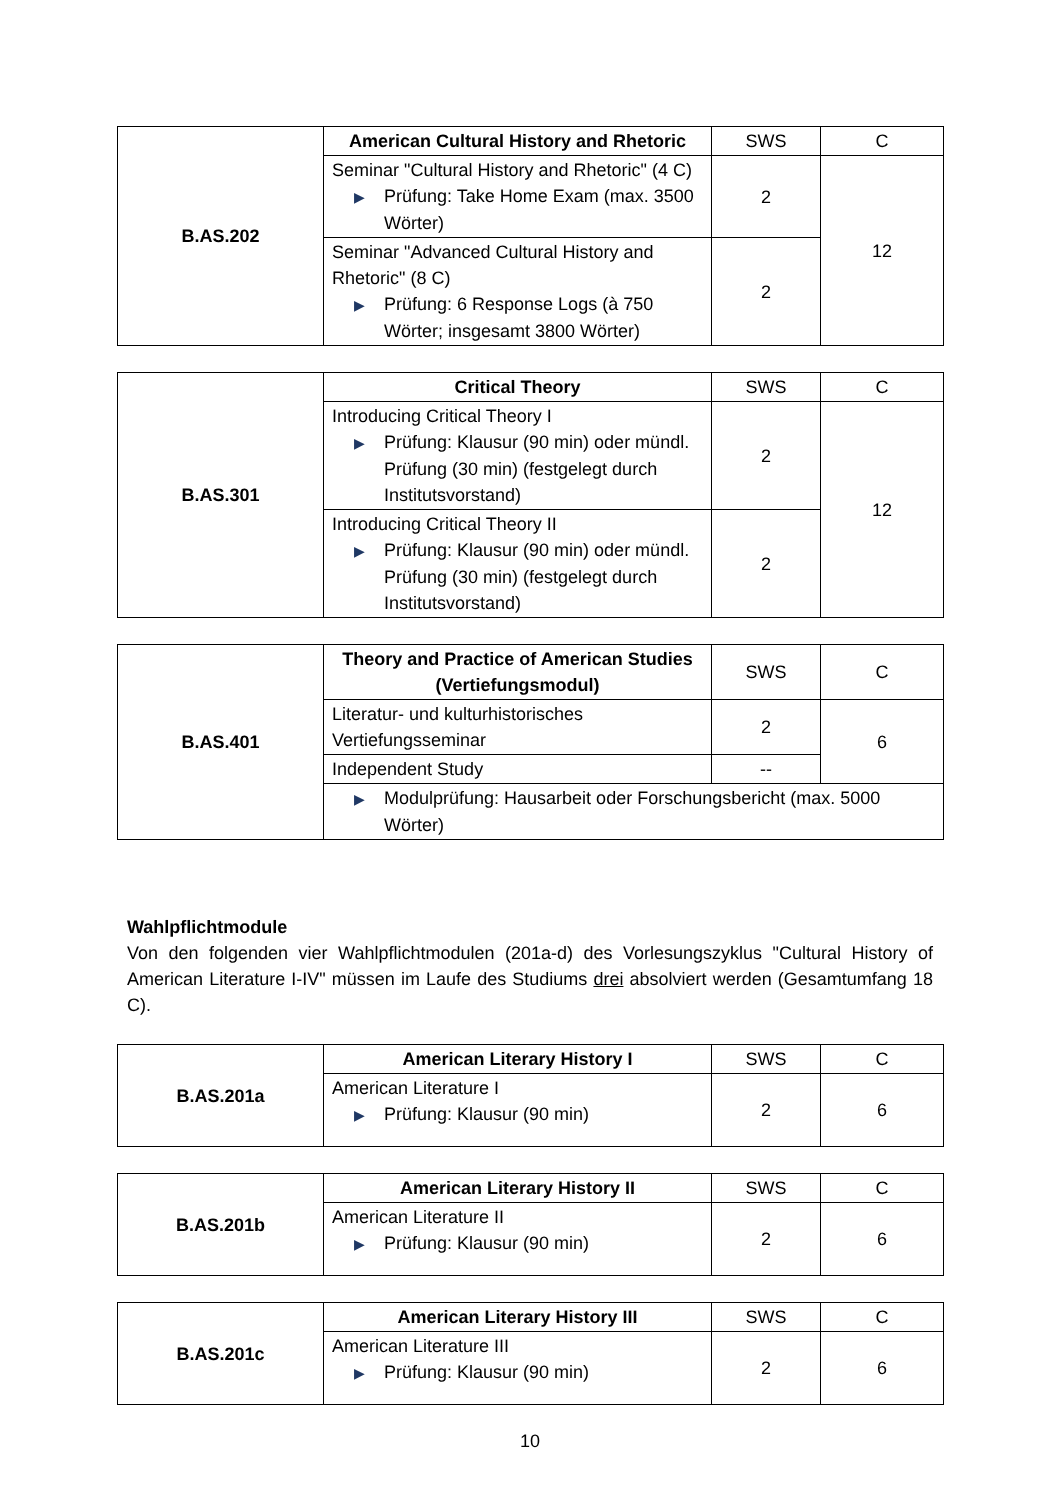| B.AS.202 | American Cultural History and Rhetoric | SWS | C |
| | Seminar "Cultural History and Rhetoric" (4 C) ▶ Prüfung: Take Home Exam (max. 3500 Wörter) | 2 | 12 |
| | Seminar "Advanced Cultural History and Rhetoric" (8 C) ▶ Prüfung: 6 Response Logs (à 750 Wörter; insgesamt 3800 Wörter) | 2 | |
| B.AS.301 | Critical Theory | SWS | C |
| | Introducing Critical Theory I ▶ Prüfung: Klausur (90 min) oder mündl. Prüfung (30 min) (festgelegt durch Institutsvorstand) | 2 | 12 |
| | Introducing Critical Theory II ▶ Prüfung: Klausur (90 min) oder mündl. Prüfung (30 min) (festgelegt durch Institutsvorstand) | 2 | |
| B.AS.401 | Theory and Practice of American Studies (Vertiefungsmodul) | SWS | C |
| | Literatur- und kulturhistorisches Vertiefungsseminar | 2 | 6 |
| | Independent Study | -- | |
| | ▶ Modulprüfung: Hausarbeit oder Forschungsbericht (max. 5000 Wörter) | | |
Wahlpflichtmodule
Von den folgenden vier Wahlpflichtmodulen (201a-d) des Vorlesungszyklus "Cultural History of American Literature I-IV" müssen im Laufe des Studiums drei absolviert werden (Gesamtumfang 18 C).
| B.AS.201a | American Literary History I | SWS | C |
| | American Literature I ▶ Prüfung: Klausur (90 min) | 2 | 6 |
| B.AS.201b | American Literary History II | SWS | C |
| | American Literature II ▶ Prüfung: Klausur (90 min) | 2 | 6 |
| B.AS.201c | American Literary History III | SWS | C |
| | American Literature III ▶ Prüfung: Klausur (90 min) | 2 | 6 |
10